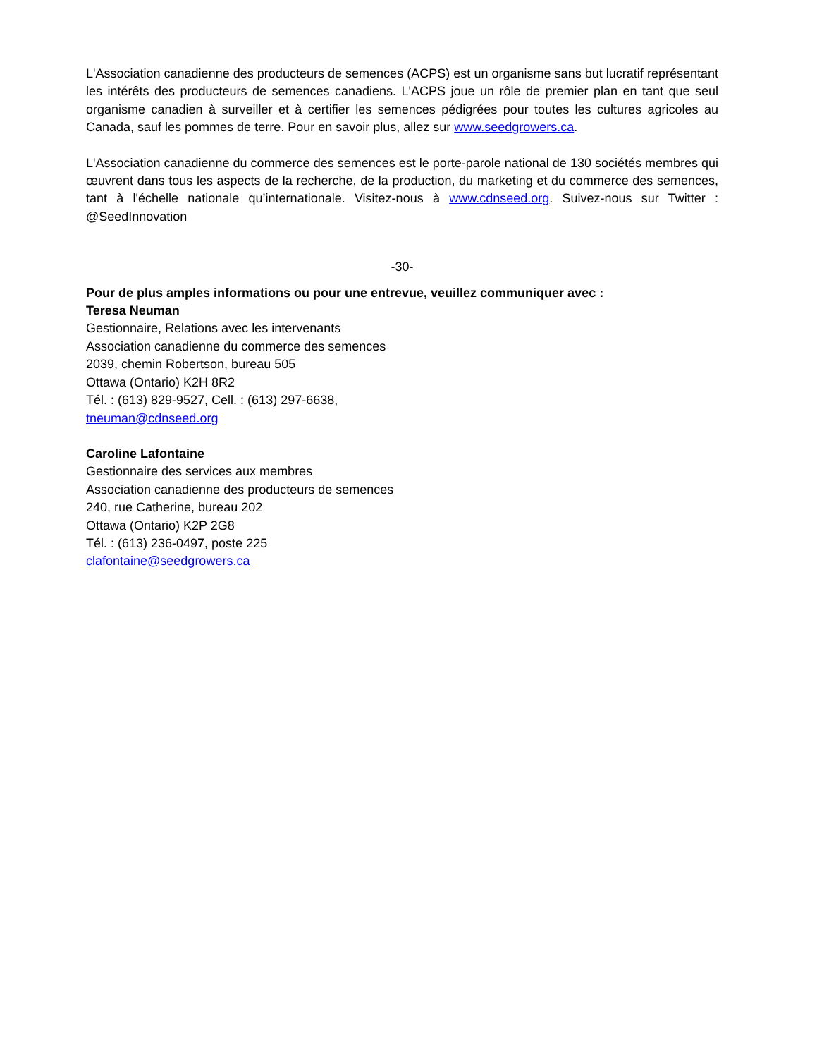L'Association canadienne des producteurs de semences (ACPS) est un organisme sans but lucratif représentant les intérêts des producteurs de semences canadiens. L'ACPS joue un rôle de premier plan en tant que seul organisme canadien à surveiller et à certifier les semences pédigrées pour toutes les cultures agricoles au Canada, sauf les pommes de terre. Pour en savoir plus, allez sur www.seedgrowers.ca.
L'Association canadienne du commerce des semences est le porte-parole national de 130 sociétés membres qui œuvrent dans tous les aspects de la recherche, de la production, du marketing et du commerce des semences, tant à l'échelle nationale qu’internationale. Visitez-nous à www.cdnseed.org. Suivez-nous sur Twitter : @SeedInnovation
-30-
Pour de plus amples informations ou pour une entrevue, veuillez communiquer avec :
Teresa Neuman
Gestionnaire, Relations avec les intervenants
Association canadienne du commerce des semences
2039, chemin Robertson, bureau 505
Ottawa (Ontario) K2H 8R2
Tél. : (613) 829-9527, Cell. : (613) 297-6638,
tneuman@cdnseed.org
Caroline Lafontaine
Gestionnaire des services aux membres
Association canadienne des producteurs de semences
240, rue Catherine, bureau 202
Ottawa (Ontario) K2P 2G8
Tél. : (613) 236-0497, poste 225
clafontaine@seedgrowers.ca